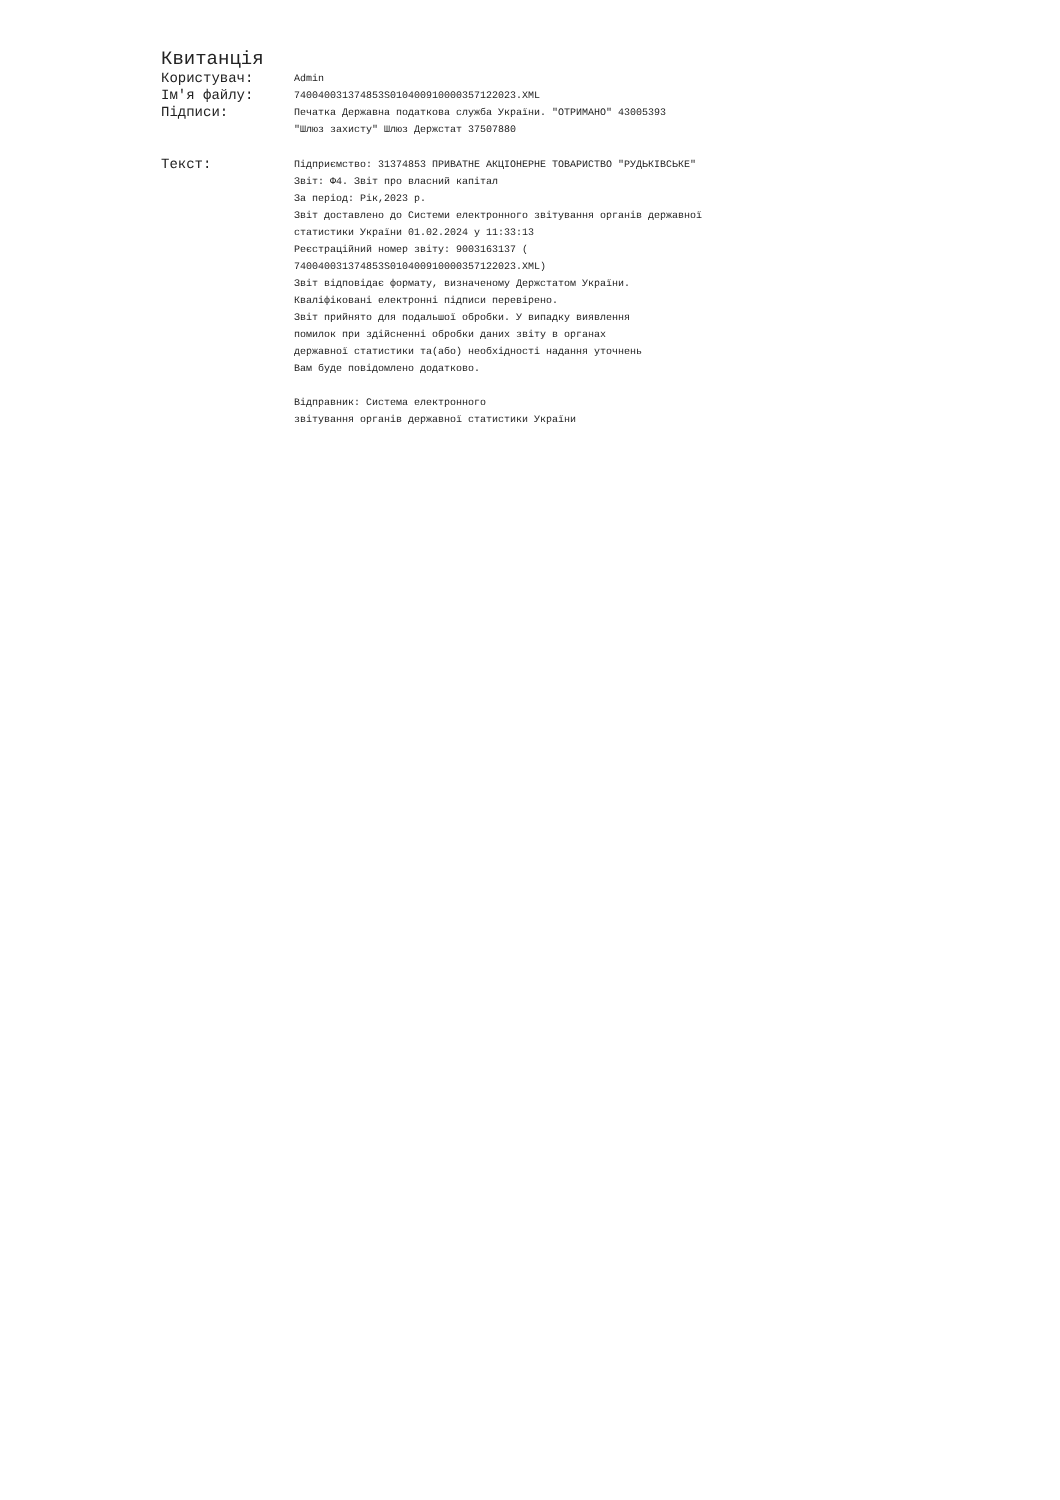Квитанція
Користувач:
Admin
Ім'я файлу:
740040031374853S010400910000357122023.XML
Підписи:
Печатка Державна податкова служба України. "ОТРИМАНО" 43005393
"Шлюз захисту" Шлюз Держстат 37507880
Текст:
Підприємство: 31374853 ПРИВАТНЕ АКЦІОНЕРНЕ ТОВАРИСТВО "РУДЬКІВСЬКЕ"
Звіт: Ф4. Звіт про власний капітал
За період: Рік,2023 р.
Звіт доставлено до Системи електронного звітування органів державної
статистики України 01.02.2024 у 11:33:13
Реєстраційний номер звіту: 9003163137 (
740040031374853S010400910000357122023.XML)
Звіт відповідає формату, визначеному Держстатом України.
Кваліфіковані електронні підписи перевірено.
Звіт прийнято для подальшої обробки. У випадку виявлення
помилок при здійсненні обробки даних звіту в органах
державної статистики та(або) необхідності надання уточнень
Вам буде повідомлено додатково.
Відправник: Система електронного
звітування органів державної статистики України